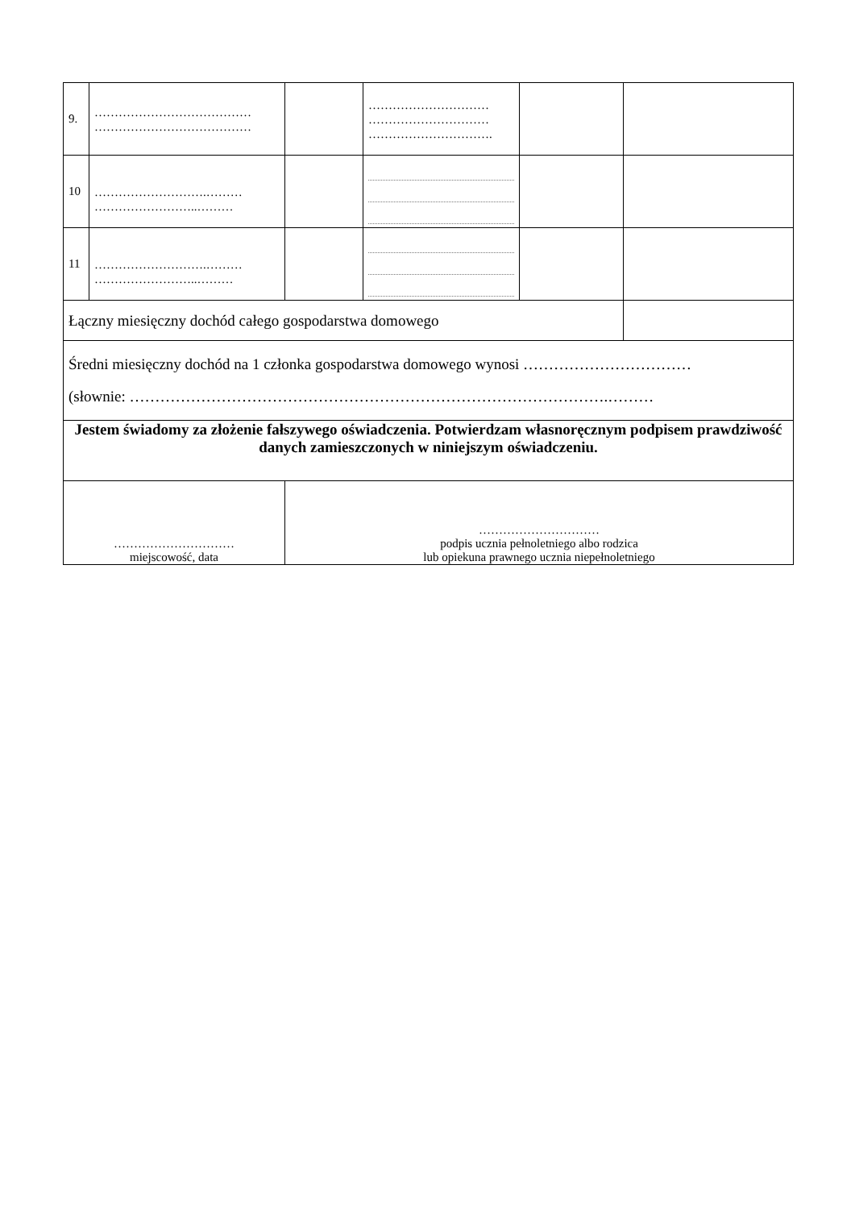| 9. | ………………………………… ………………………………… | | ………………………… ………………………… …………………………. | | |
| 10 | ……………………….……… ……………………..……… | | | | |
| 11 | ……………………….……… ……………………..……… | | | | |
| Łączny miesięczny dochód całego gospodarstwa domowego | | | | | |
| Średni miesięczny dochód na 1 członka gospodarstwa domowego wynosi …………………………… (słownie: ………………………………………………………………………………….……… | | | | | |
| Jestem świadomy za złożenie fałszywego oświadczenia. Potwierdzam własnoręcznym podpisem prawdziwość danych zamieszczonych w niniejszym oświadczeniu. | | | | | |
| ………………………… miejscowość, data | | ………………………… podpis ucznia pełnoletniego albo rodzica lub opiekuna prawnego ucznia niepełnoletniego | | | |